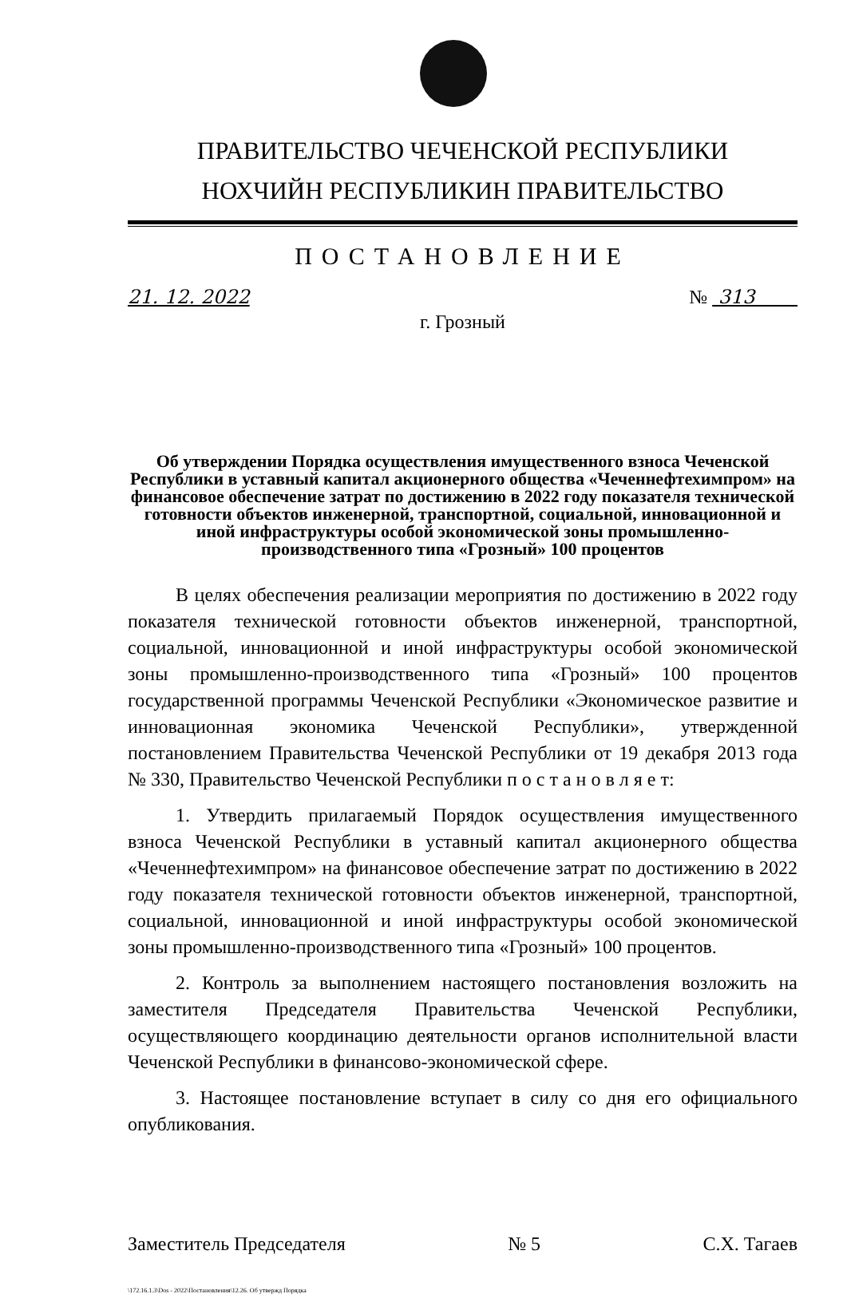ПРАВИТЕЛЬСТВО ЧЕЧЕНСКОЙ РЕСПУБЛИКИ
НОХЧИЙН РЕСПУБЛИКИН ПРАВИТЕЛЬСТВО
ПОСТАНОВЛЕНИЕ
21. 12. 2022 № 313
г. Грозный
Об утверждении Порядка осуществления имущественного взноса Чеченской Республики в уставный капитал акционерного общества «Чеченнефтехимпром» на финансовое обеспечение затрат по достижению в 2022 году показателя технической готовности объектов инженерной, транспортной, социальной, инновационной и иной инфраструктуры особой экономической зоны промышленно-производственного типа «Грозный» 100 процентов
В целях обеспечения реализации мероприятия по достижению в 2022 году показателя технической готовности объектов инженерной, транспортной, социальной, инновационной и иной инфраструктуры особой экономической зоны промышленно-производственного типа «Грозный» 100 процентов государственной программы Чеченской Республики «Экономическое развитие и инновационная экономика Чеченской Республики», утвержденной постановлением Правительства Чеченской Республики от 19 декабря 2013 года № 330, Правительство Чеченской Республики п о с т а н о в л я е т:
1. Утвердить прилагаемый Порядок осуществления имущественного взноса Чеченской Республики в уставный капитал акционерного общества «Чеченнефтехимпром» на финансовое обеспечение затрат по достижению в 2022 году показателя технической готовности объектов инженерной, транспортной, социальной, инновационной и иной инфраструктуры особой экономической зоны промышленно-производственного типа «Грозный» 100 процентов.
2. Контроль за выполнением настоящего постановления возложить на заместителя Председателя Правительства Чеченской Республики, осуществляющего координацию деятельности органов исполнительной власти Чеченской Республики в финансово-экономической сфере.
3. Настоящее постановление вступает в силу со дня его официального опубликования.
Заместитель Председателя № 5 С.Х. Тагаев
\172.16.1.3\Dos - 2022\Постановления\12.26. Об утвержд Порядка